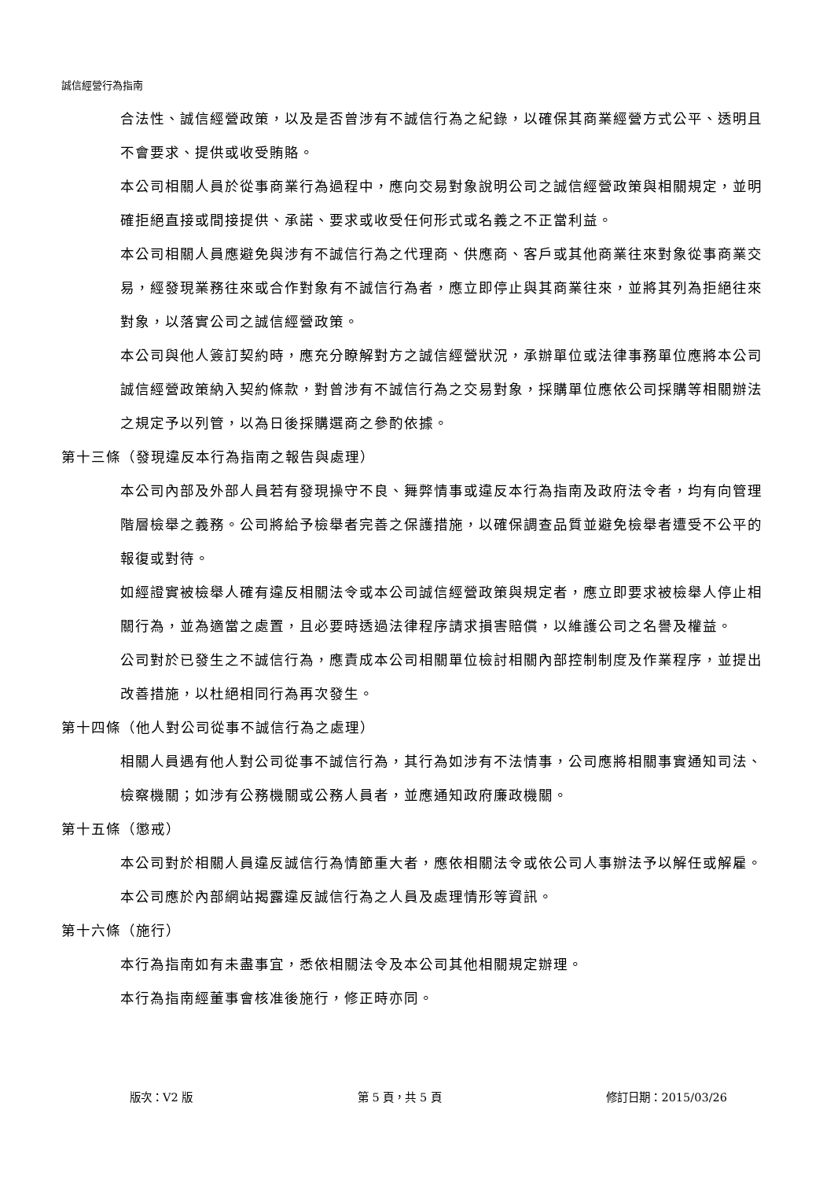誠信經營行為指南
合法性、誠信經營政策，以及是否曾涉有不誠信行為之紀錄，以確保其商業經營方式公平、透明且不會要求、提供或收受賄賂。
本公司相關人員於從事商業行為過程中，應向交易對象說明公司之誠信經營政策與相關規定，並明確拒絕直接或間接提供、承諾、要求或收受任何形式或名義之不正當利益。
本公司相關人員應避免與涉有不誠信行為之代理商、供應商、客戶或其他商業往來對象從事商業交易，經發現業務往來或合作對象有不誠信行為者，應立即停止與其商業往來，並將其列為拒絕往來對象，以落實公司之誠信經營政策。
本公司與他人簽訂契約時，應充分瞭解對方之誠信經營狀況，承辦單位或法律事務單位應將本公司誠信經營政策納入契約條款，對曾涉有不誠信行為之交易對象，採購單位應依公司採購等相關辦法之規定予以列管，以為日後採購選商之參酌依據。
第十三條（發現違反本行為指南之報告與處理）
本公司內部及外部人員若有發現操守不良、舞弊情事或違反本行為指南及政府法令者，均有向管理階層檢舉之義務。公司將給予檢舉者完善之保護措施，以確保調查品質並避免檢舉者遭受不公平的報復或對待。
如經證實被檢舉人確有違反相關法令或本公司誠信經營政策與規定者，應立即要求被檢舉人停止相關行為，並為適當之處置，且必要時透過法律程序請求損害賠償，以維護公司之名譽及權益。
公司對於已發生之不誠信行為，應責成本公司相關單位檢討相關內部控制制度及作業程序，並提出改善措施，以杜絕相同行為再次發生。
第十四條（他人對公司從事不誠信行為之處理）
相關人員遇有他人對公司從事不誠信行為，其行為如涉有不法情事，公司應將相關事實通知司法、檢察機關；如涉有公務機關或公務人員者，並應通知政府廉政機關。
第十五條（懲戒）
本公司對於相關人員違反誠信行為情節重大者，應依相關法令或依公司人事辦法予以解任或解雇。
本公司應於內部網站揭露違反誠信行為之人員及處理情形等資訊。
第十六條（施行）
本行為指南如有未盡事宜，悉依相關法令及本公司其他相關規定辦理。
本行為指南經董事會核准後施行，修正時亦同。
版次：V2 版 第 5 頁，共 5 頁 修訂日期：2015/03/26